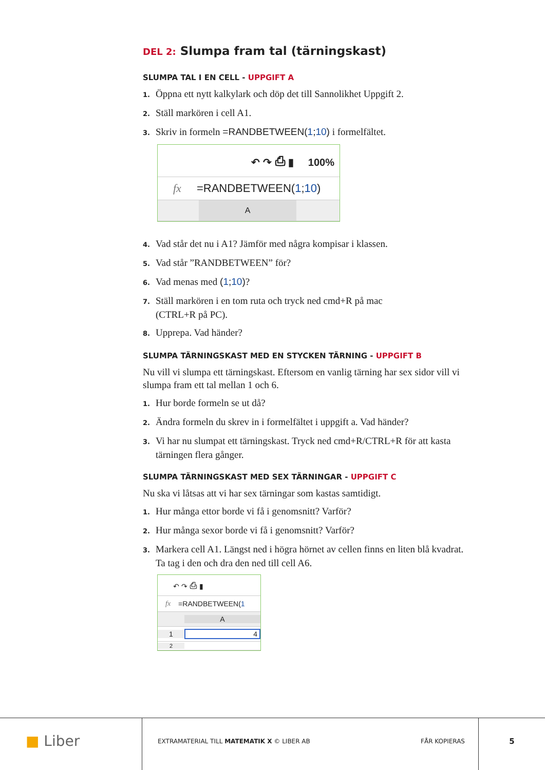DEL 2: Slumpa fram tal (tärningskast)
SLUMPA TAL I EN CELL - UPPGIFT A
1. Öppna ett nytt kalkylark och döp det till Sannolikhet Uppgift 2.
2. Ställ markören i cell A1.
3. Skriv in formeln =RANDBETWEEN(1;10) i formelfältet.
↶ ↷ ⎙ ▮ 100%
fx =RANDBETWEEN(1; 10)
A
4. Vad står det nu i A1? Jämför med några kompisar i klassen.
5. Vad står ”RANDBETWEEN” för?
6. Vad menas med (1;10)?
7. Ställ markören i en tom ruta och tryck ned cmd+R på mac
(CTRL+R på PC).
8. Upprepa. Vad händer?
SLUMPA TÄRNINGSKAST MED EN STYCKEN TÄRNING - UPPGIFT B
Nu vill vi slumpa ett tärningskast. Eftersom en vanlig tärning har sex sidor vill vi slumpa fram ett tal mellan 1 och 6.
1. Hur borde formeln se ut då?
2. Ändra formeln du skrev in i formelfältet i uppgift a. Vad händer?
3. Vi har nu slumpat ett tärningskast. Tryck ned cmd+R/CTRL+R för att kasta tärningen flera gånger.
SLUMPA TÄRNINGSKAST MED SEX TÄRNINGAR - UPPGIFT C
Nu ska vi låtsas att vi har sex tärningar som kastas samtidigt.
1. Hur många ettor borde vi få i genomsnitt? Varför?
2. Hur många sexor borde vi få i genomsnitt? Varför?
3. Markera cell A1. Längst ned i högra hörnet av cellen finns en liten blå kvadrat. Ta tag i den och dra den ned till cell A6.
↶ ↷ ⎙ ▮
fx =RANDBETWEEN(1
A
1 4
2
■ Liber
EXTRAMATERIAL TILL MATEMATIK X © LIBER AB FÅR KOPIERAS
5